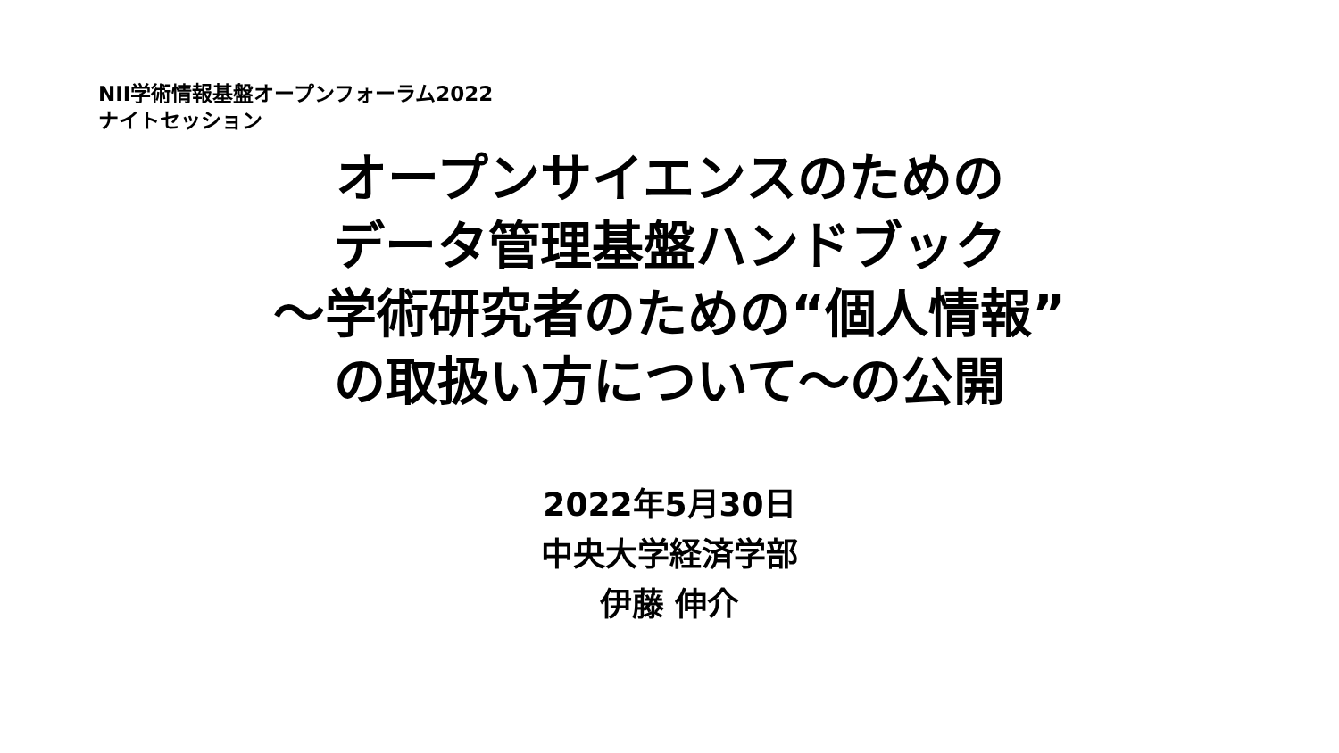NII学術情報基盤オープンフォーラム2022
ナイトセッション
オープンサイエンスのための
データ管理基盤ハンドブック
～学術研究者のための“個人情報”
の取扱い方について～の公開
2022年5月30日
中央大学経済学部
伊藤 伸介